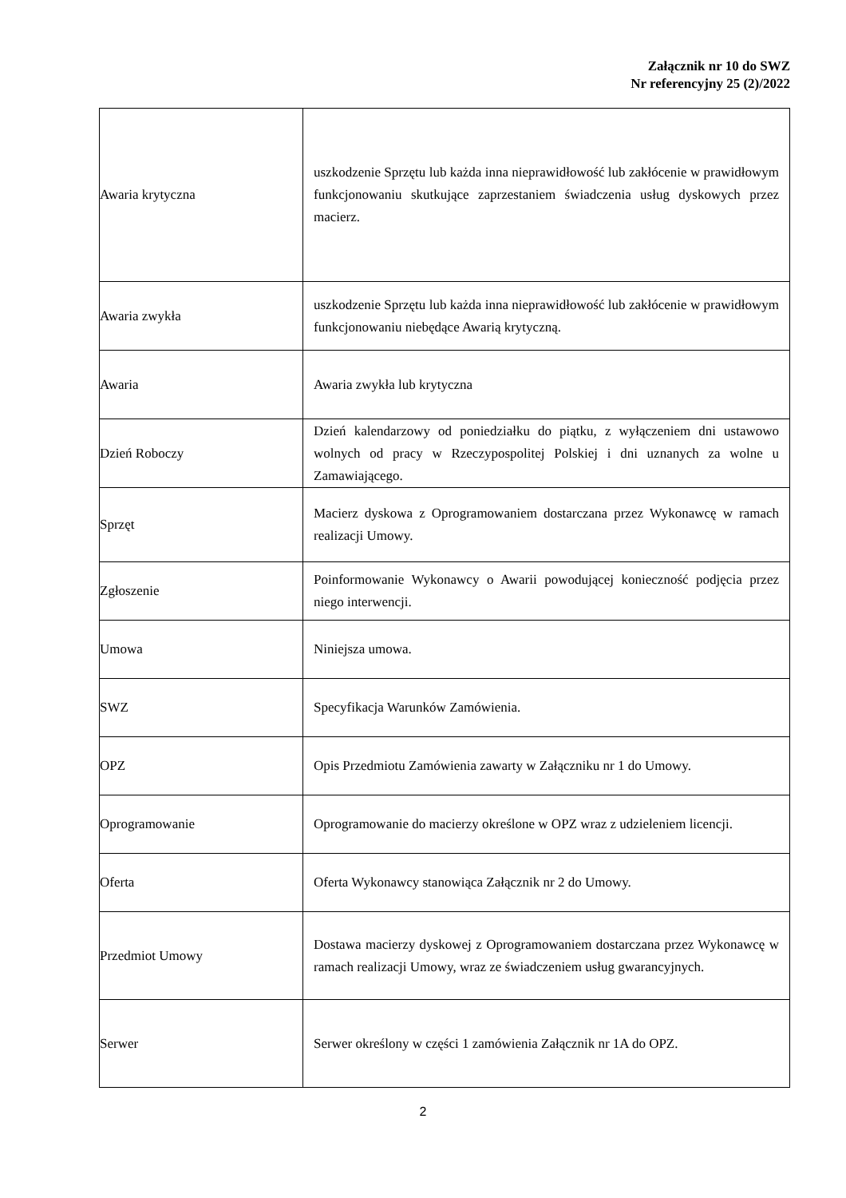Załącznik nr 10 do SWZ
Nr referencyjny 25 (2)/2022
| Awaria krytyczna | uszkodzenie Sprzętu lub każda inna nieprawidłowość lub zakłócenie w prawidłowym funkcjonowaniu skutkujące zaprzestaniem świadczenia usług dyskowych przez macierz. |
| Awaria zwykła | uszkodzenie Sprzętu lub każda inna nieprawidłowość lub zakłócenie w prawidłowym funkcjonowaniu niebędące Awarią krytyczną. |
| Awaria | Awaria zwykła lub krytyczna |
| Dzień Roboczy | Dzień kalendarzowy od poniedziałku do piątku, z wyłączeniem dni ustawowo wolnych od pracy w Rzeczypospolitej Polskiej i dni uznanych za wolne u Zamawiającego. |
| Sprzęt | Macierz dyskowa z Oprogramowaniem dostarczana przez Wykonawcę w ramach realizacji Umowy. |
| Zgłoszenie | Poinformowanie Wykonawcy o Awarii powodującej konieczność podjęcia przez niego interwencji. |
| Umowa | Niniejsza umowa. |
| SWZ | Specyfikacja Warunków Zamówienia. |
| OPZ | Opis Przedmiotu Zamówienia zawarty w Załączniku nr 1 do Umowy. |
| Oprogramowanie | Oprogramowanie do macierzy określone w OPZ wraz z udzieleniem licencji. |
| Oferta | Oferta Wykonawcy stanowiąca Załącznik nr 2 do Umowy. |
| Przedmiot Umowy | Dostawa macierzy dyskowej z Oprogramowaniem dostarczana przez Wykonawcę w ramach realizacji Umowy, wraz ze świadczeniem usług gwarancyjnych. |
| Serwer | Serwer określony w części 1 zamówienia Załącznik nr 1A do OPZ. |
2